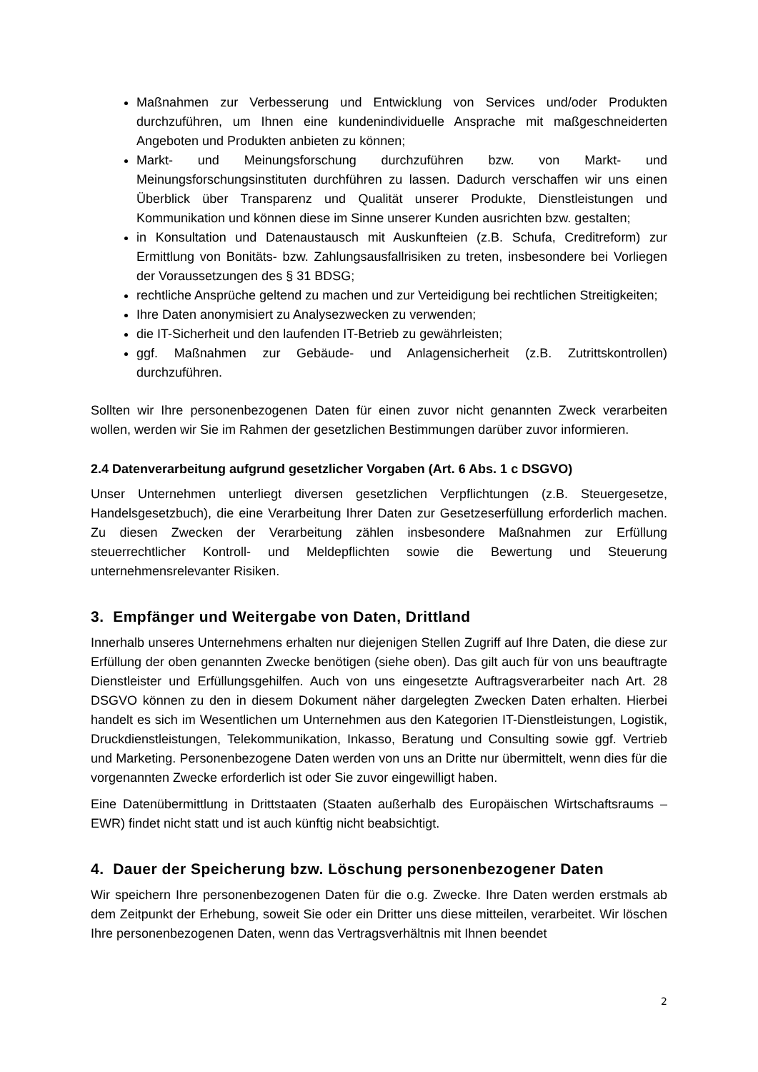Maßnahmen zur Verbesserung und Entwicklung von Services und/oder Produkten durchzuführen, um Ihnen eine kundenindividuelle Ansprache mit maßgeschneiderten Angeboten und Produkten anbieten zu können;
Markt- und Meinungsforschung durchzuführen bzw. von Markt- und Meinungsforschungsinstituten durchführen zu lassen. Dadurch verschaffen wir uns einen Überblick über Transparenz und Qualität unserer Produkte, Dienstleistungen und Kommunikation und können diese im Sinne unserer Kunden ausrichten bzw. gestalten;
in Konsultation und Datenaustausch mit Auskunfteien (z.B. Schufa, Creditreform) zur Ermittlung von Bonitäts- bzw. Zahlungsausfallrisiken zu treten, insbesondere bei Vorliegen der Voraussetzungen des § 31 BDSG;
rechtliche Ansprüche geltend zu machen und zur Verteidigung bei rechtlichen Streitigkeiten;
Ihre Daten anonymisiert zu Analysezwecken zu verwenden;
die IT-Sicherheit und den laufenden IT-Betrieb zu gewährleisten;
ggf. Maßnahmen zur Gebäude- und Anlagensicherheit (z.B. Zutrittskontrollen) durchzuführen.
Sollten wir Ihre personenbezogenen Daten für einen zuvor nicht genannten Zweck verarbeiten wollen, werden wir Sie im Rahmen der gesetzlichen Bestimmungen darüber zuvor informieren.
2.4 Datenverarbeitung aufgrund gesetzlicher Vorgaben (Art. 6 Abs. 1 c DSGVO)
Unser Unternehmen unterliegt diversen gesetzlichen Verpflichtungen (z.B. Steuergesetze, Handelsgesetzbuch), die eine Verarbeitung Ihrer Daten zur Gesetzeserfüllung erforderlich machen. Zu diesen Zwecken der Verarbeitung zählen insbesondere Maßnahmen zur Erfüllung steuerrechtlicher Kontroll- und Meldepflichten sowie die Bewertung und Steuerung unternehmensrelevanter Risiken.
3. Empfänger und Weitergabe von Daten, Drittland
Innerhalb unseres Unternehmens erhalten nur diejenigen Stellen Zugriff auf Ihre Daten, die diese zur Erfüllung der oben genannten Zwecke benötigen (siehe oben). Das gilt auch für von uns beauftragte Dienstleister und Erfüllungsgehilfen. Auch von uns eingesetzte Auftragsverarbeiter nach Art. 28 DSGVO können zu den in diesem Dokument näher dargelegten Zwecken Daten erhalten. Hierbei handelt es sich im Wesentlichen um Unternehmen aus den Kategorien IT-Dienstleistungen, Logistik, Druckdienstleistungen, Telekommunikation, Inkasso, Beratung und Consulting sowie ggf. Vertrieb und Marketing. Personenbezogene Daten werden von uns an Dritte nur übermittelt, wenn dies für die vorgenannten Zwecke erforderlich ist oder Sie zuvor eingewilligt haben.
Eine Datenübermittlung in Drittstaaten (Staaten außerhalb des Europäischen Wirtschaftsraums – EWR) findet nicht statt und ist auch künftig nicht beabsichtigt.
4. Dauer der Speicherung bzw. Löschung personenbezogener Daten
Wir speichern Ihre personenbezogenen Daten für die o.g. Zwecke. Ihre Daten werden erstmals ab dem Zeitpunkt der Erhebung, soweit Sie oder ein Dritter uns diese mitteilen, verarbeitet. Wir löschen Ihre personenbezogenen Daten, wenn das Vertragsverhältnis mit Ihnen beendet
2